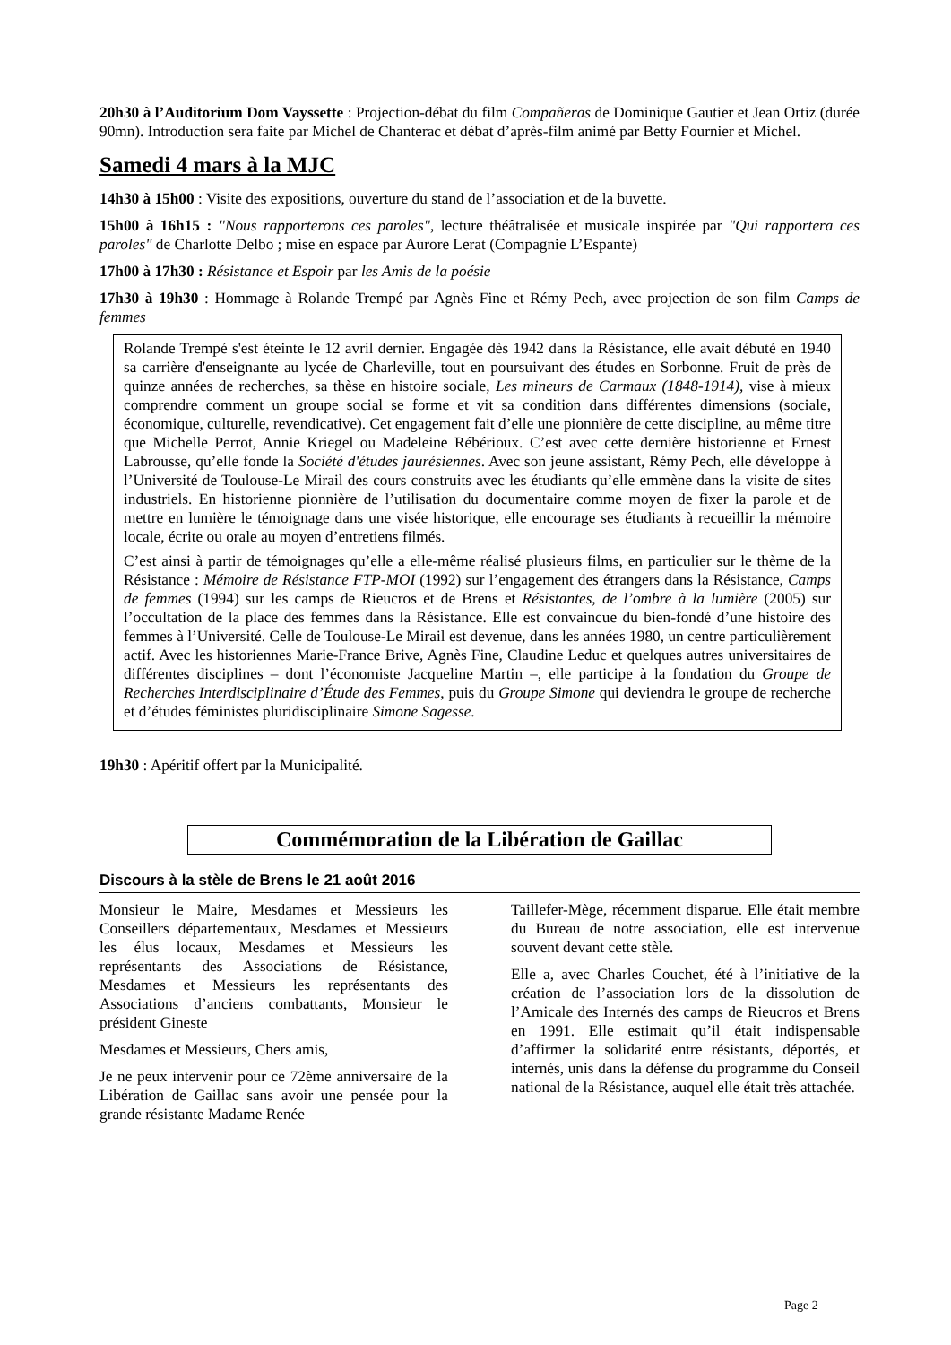20h30 à l’Auditorium Dom Vayssette : Projection-débat du film Compañeras de Dominique Gautier et Jean Ortiz (durée 90mn). Introduction sera faite par Michel de Chanterac et débat d’après-film animé par Betty Fournier et Michel.
Samedi 4 mars à la MJC
14h30 à 15h00 : Visite des expositions, ouverture du stand de l’association et de la buvette.
15h00 à 16h15 : "Nous rapporterons ces paroles", lecture théâtralisée et musicale inspirée par "Qui rapportera ces paroles" de Charlotte Delbo ; mise en espace par Aurore Lerat (Compagnie L’Espante)
17h00 à 17h30 : Résistance et Espoir par les Amis de la poésie
17h30 à 19h30 : Hommage à Rolande Trempé par Agnès Fine et Rémy Pech, avec projection de son film Camps de femmes
Rolande Trempé s'est éteinte le 12 avril dernier. Engagée dès 1942 dans la Résistance, elle avait débuté en 1940 sa carrière d'enseignante au lycée de Charleville, tout en poursuivant des études en Sorbonne. Fruit de près de quinze années de recherches, sa thèse en histoire sociale, Les mineurs de Carmaux (1848-1914), vise à mieux comprendre comment un groupe social se forme et vit sa condition dans différentes dimensions (sociale, économique, culturelle, revendicative). Cet engagement fait d’elle une pionnière de cette discipline, au même titre que Michelle Perrot, Annie Kriegel ou Madeleine Rébérioux. C’est avec cette dernière historienne et Ernest Labrousse, qu’elle fonde la Société d'études jaurésiennes. Avec son jeune assistant, Rémy Pech, elle développe à l’Université de Toulouse-Le Mirail des cours construits avec les étudiants qu’elle emmène dans la visite de sites industriels. En historienne pionnière de l’utilisation du documentaire comme moyen de fixer la parole et de mettre en lumière le témoignage dans une visée historique, elle encourage ses étudiants à recueillir la mémoire locale, écrite ou orale au moyen d’entretiens filmés.
C’est ainsi à partir de témoignages qu’elle a elle-même réalisé plusieurs films, en particulier sur le thème de la Résistance : Mémoire de Résistance FTP-MOI (1992) sur l’engagement des étrangers dans la Résistance, Camps de femmes (1994) sur les camps de Rieucros et de Brens et Résistantes, de l’ombre à la lumière (2005) sur l’occultation de la place des femmes dans la Résistance. Elle est convaincue du bien-fondé d’une histoire des femmes à l’Université. Celle de Toulouse-Le Mirail est devenue, dans les années 1980, un centre particulièrement actif. Avec les historiennes Marie-France Brive, Agnès Fine, Claudine Leduc et quelques autres universitaires de différentes disciplines – dont l’économiste Jacqueline Martin –, elle participe à la fondation du Groupe de Recherches Interdisciplinaire d’Étude des Femmes, puis du Groupe Simone qui deviendra le groupe de recherche et d’études féministes pluridisciplinaire Simone Sagesse.
19h30 : Apéritif offert par la Municipalité.
Commémoration de la Libération de Gaillac
Discours à la stèle de Brens le 21 août 2016
Monsieur le Maire, Mesdames et Messieurs les Conseillers départementaux, Mesdames et Messieurs les élus locaux, Mesdames et Messieurs les représentants des Associations de Résistance, Mesdames et Messieurs les représentants des Associations d’anciens combattants, Monsieur le président Gineste
Mesdames et Messieurs, Chers amis,
Je ne peux intervenir pour ce 72ème anniversaire de la Libération de Gaillac sans avoir une pensée pour la grande résistante Madame Renée
Taillefer-Mège, récemment disparue. Elle était membre du Bureau de notre association, elle est intervenue souvent devant cette stèle.
Elle a, avec Charles Couchet, été à l’initiative de la création de l’association lors de la dissolution de l’Amicale des Internés des camps de Rieucros et Brens en 1991. Elle estimait qu’il était indispensable d’affirmer la solidarité entre résistants, déportés, et internés, unis dans la défense du programme du Conseil national de la Résistance, auquel elle était très attachée.
Page 2